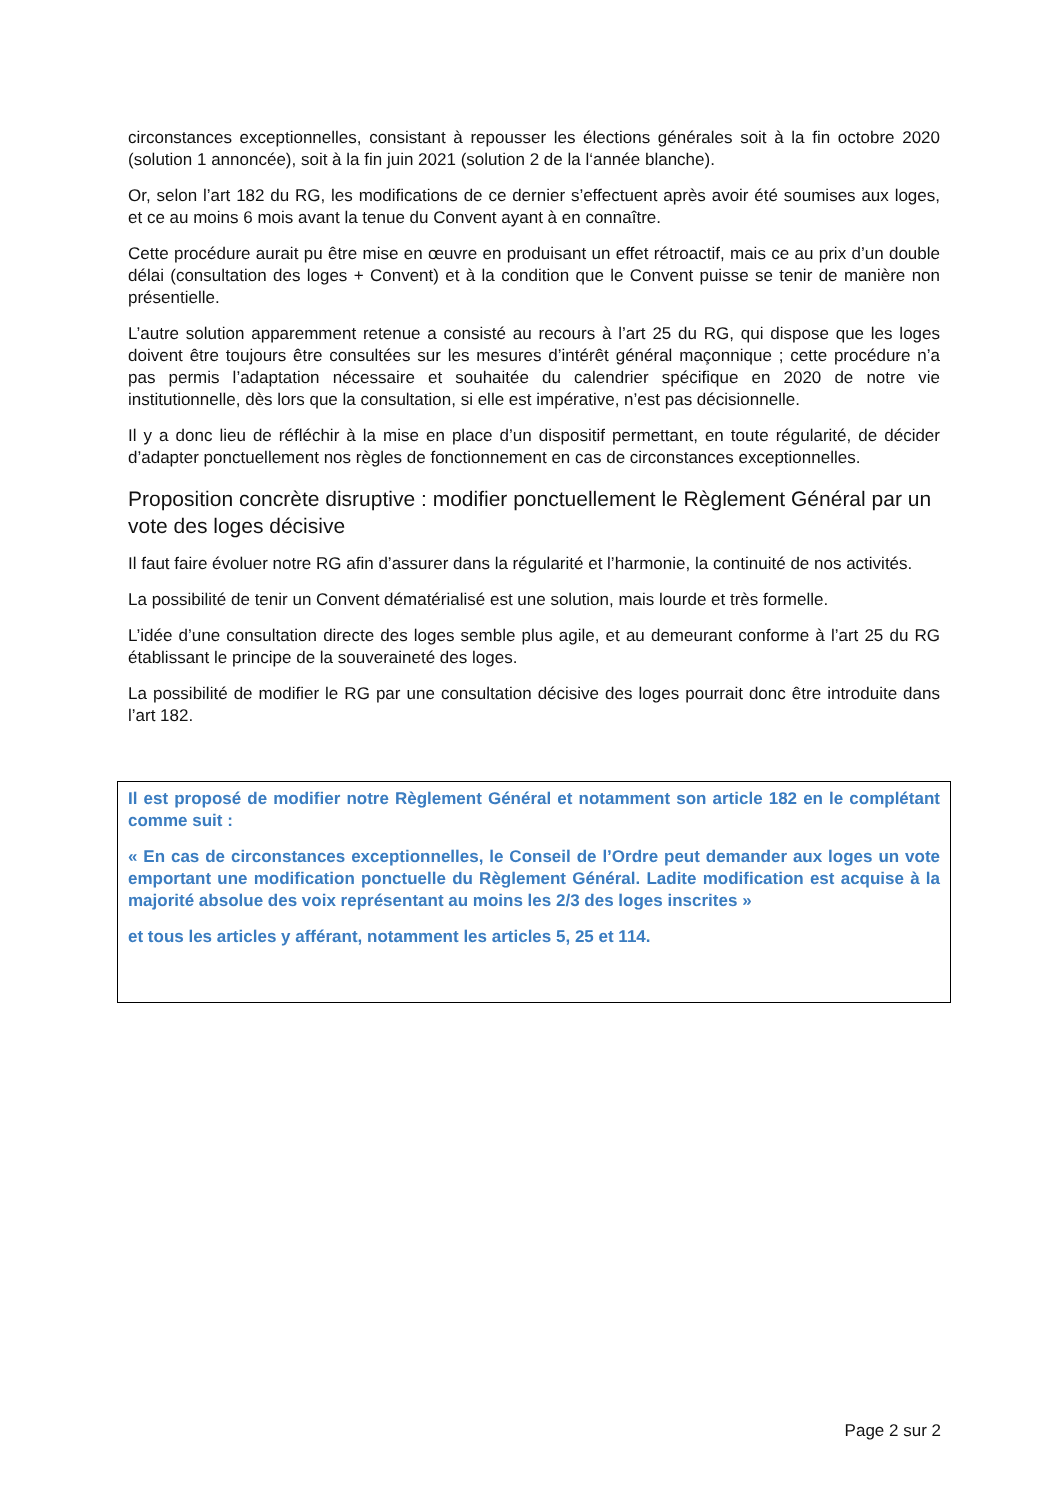circonstances exceptionnelles, consistant à repousser les élections générales soit à la fin octobre 2020 (solution 1 annoncée), soit à la fin juin 2021 (solution 2 de la l‘année blanche).
Or, selon l’art 182 du RG, les modifications de ce dernier s’effectuent après avoir été soumises aux loges, et ce au moins 6 mois avant la tenue du Convent ayant à en connaître.
Cette procédure aurait pu être mise en œuvre en produisant un effet rétroactif, mais ce au prix d’un double délai (consultation des loges + Convent) et à la condition que le Convent puisse se tenir de manière non présentielle.
L’autre solution apparemment retenue a consisté au recours à l’art 25 du RG, qui dispose que les loges doivent être toujours être consultées sur les mesures d’intérêt général maçonnique ; cette procédure n’a pas permis l’adaptation nécessaire et souhaitée du calendrier spécifique en 2020 de notre vie institutionnelle, dès lors que la consultation, si elle est impérative, n’est pas décisionnelle.
Il y a donc lieu de réfléchir à la mise en place d’un dispositif permettant, en toute régularité, de décider d’adapter ponctuellement nos règles de fonctionnement en cas de circonstances exceptionnelles.
Proposition concrète disruptive : modifier ponctuellement le Règlement Général par un vote des loges décisive
Il faut faire évoluer notre RG afin d’assurer dans la régularité et l’harmonie, la continuité de nos activités.
La possibilité de tenir un Convent dématérialisé est une solution, mais lourde et très formelle.
L’idée d’une consultation directe des loges semble plus agile, et au demeurant conforme à l’art 25 du RG établissant le principe de la souveraineté des loges.
La possibilité de modifier le RG par une consultation décisive des loges pourrait donc être introduite dans l’art 182.
Il est proposé de modifier notre Règlement Général et notamment son article 182 en le complétant comme suit :
« En cas de circonstances exceptionnelles, le Conseil de l’Ordre peut demander aux loges un vote emportant une modification ponctuelle du Règlement Général. Ladite modification est acquise à la majorité absolue des voix représentant au moins les 2/3 des loges inscrites »
et tous les articles y afférant, notamment les articles 5, 25 et 114.
Page 2 sur 2